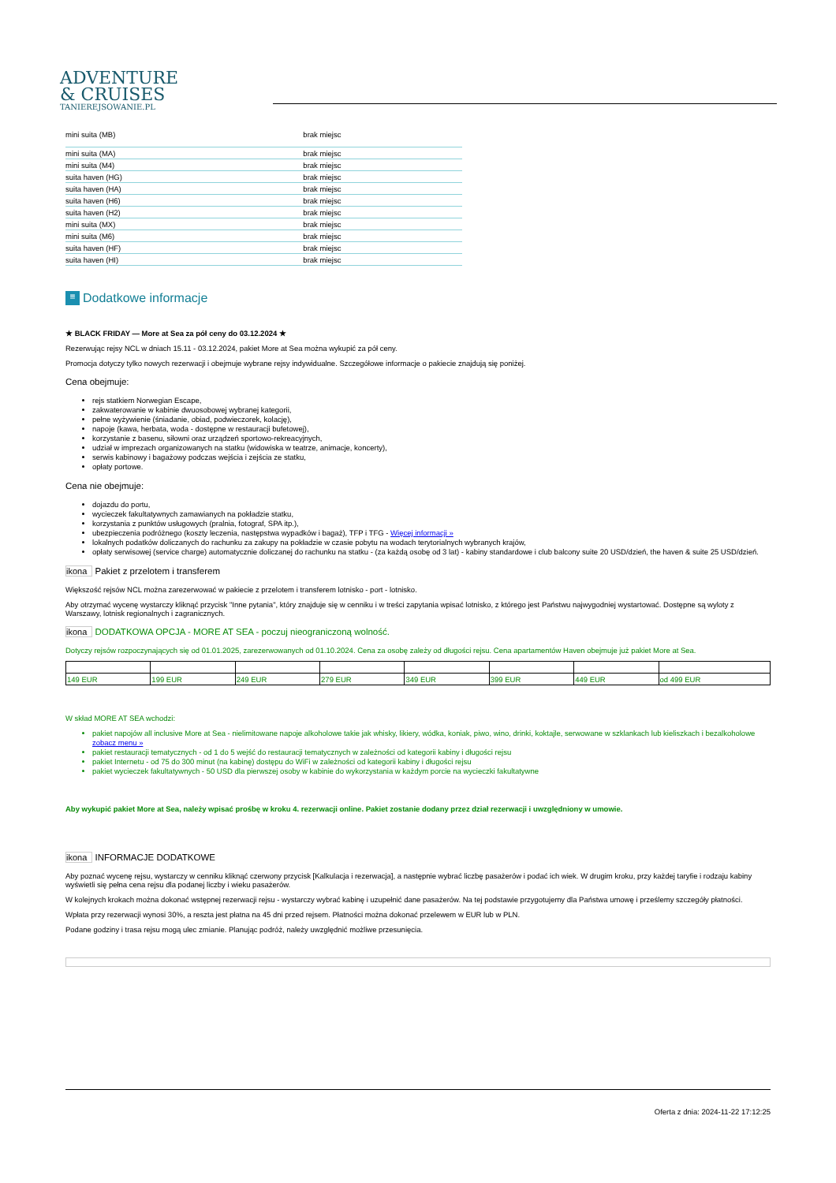ADVENTURE
& CRUISES
TANIEREJSOWANIE.PL
| mini suita (MB) | brak miejsc |
| mini suita (MA) | brak miejsc |
| mini suita (M4) | brak miejsc |
| suita haven (HG) | brak miejsc |
| suita haven (HA) | brak miejsc |
| suita haven (H6) | brak miejsc |
| suita haven (H2) | brak miejsc |
| mini suita (MX) | brak miejsc |
| mini suita (M6) | brak miejsc |
| suita haven (HF) | brak miejsc |
| suita haven (HI) | brak miejsc |
≡ Dodatkowe informacje
★ BLACK FRIDAY — More at Sea za pół ceny do 03.12.2024 ★
Rezerwując rejsy NCL w dniach 15.11 - 03.12.2024, pakiet More at Sea można wykupić za pół ceny.
Promocja dotyczy tylko nowych rezerwacji i obejmuje wybrane rejsy indywidualne. Szczegółowe informacje o pakiecie znajdują się poniżej.
Cena obejmuje:
rejs statkiem Norwegian Escape,
zakwaterowanie w kabinie dwuosobowej wybranej kategorii,
pełne wyżywienie (śniadanie, obiad, podwieczorek, kolację),
napoje (kawa, herbata, woda - dostępne w restauracji bufetowej),
korzystanie z basenu, siłowni oraz urządzeń sportowo-rekreacyjnych,
udział w imprezach organizowanych na statku (widowiska w teatrze, animacje, koncerty),
serwis kabinowy i bagażowy podczas wejścia i zejścia ze statku,
opłaty portowe.
Cena nie obejmuje:
dojazdu do portu,
wycieczek fakultatywnych zamawianych na pokładzie statku,
korzystania z punktów usługowych (pralnia, fotograf, SPA itp.),
ubezpieczenia podróżnego (koszty leczenia, następstwa wypadków i bagaż), TFP i TFG - Więcej informacji »
lokalnych podatków doliczanych do rachunku za zakupy na pokładzie w czasie pobytu na wodach terytorialnych wybranych krajów,
opłaty serwisowej (service charge) automatycznie doliczanej do rachunku na statku - (za każdą osobę od 3 lat) - kabiny standardowe i club balcony suite 20 USD/dzień, the haven & suite 25 USD/dzień.
ikona Pakiet z przelotem i transferem
Większość rejsów NCL można zarezerwować w pakiecie z przelotem i transferem lotnisko - port - lotnisko.
Aby otrzymać wycenę wystarczy kliknąć przycisk "Inne pytania", który znajduje się w cenniku i w treści zapytania wpisać lotnisko, z którego jest Państwu najwygodniej wystartować. Dostępne są wyloty z Warszawy, lotnisk regionalnych i zagranicznych.
ikona DODATKOWA OPCJA - MORE AT SEA - poczuj nieograniczoną wolność.
Dotyczy rejsów rozpoczynających się od 01.01.2025, zarezerwowanych od 01.10.2024. Cena za osobę zależy od długości rejsu. Cena apartamentów Haven obejmuje już pakiet More at Sea.
| 149 EUR | 199 EUR | 249 EUR | 279 EUR | 349 EUR | 399 EUR | 449 EUR | od 499 EUR |
W skład MORE AT SEA wchodzi:
pakiet napojów all inclusive More at Sea - nielimitowane napoje alkoholowe takie jak whisky, likiery, wódka, koniak, piwo, wino, drinki, koktajle, serwowane w szklankach lub kieliszkach i bezalkoholowe zobacz menu »
pakiet restauracji tematycznych - od 1 do 5 wejść do restauracji tematycznych w zależności od kategorii kabiny i długości rejsu
pakiet Internetu - od 75 do 300 minut (na kabinę) dostępu do WiFi w zależności od kategorii kabiny i długości rejsu
pakiet wycieczek fakultatywnych - 50 USD dla pierwszej osoby w kabinie do wykorzystania w każdym porcie na wycieczki fakultatywne
Aby wykupić pakiet More at Sea, należy wpisać prośbę w kroku 4. rezerwacji online. Pakiet zostanie dodany przez dział rezerwacji i uwzględniony w umowie.
ikona INFORMACJE DODATKOWE
Aby poznać wycenę rejsu, wystarczy w cenniku kliknąć czerwony przycisk [Kalkulacja i rezerwacja], a następnie wybrać liczbę pasażerów i podać ich wiek. W drugim kroku, przy każdej taryfie i rodzaju kabiny wyświetli się pełna cena rejsu dla podanej liczby i wieku pasażerów.
W kolejnych krokach można dokonać wstępnej rezerwacji rejsu - wystarczy wybrać kabinę i uzupełnić dane pasażerów. Na tej podstawie przygotujemy dla Państwa umowę i prześlemy szczegóły płatności.
Wpłata przy rezerwacji wynosi 30%, a reszta jest płatna na 45 dni przed rejsem. Płatności można dokonać przelewem w EUR lub w PLN.
Podane godziny i trasa rejsu mogą ulec zmianie. Planując podróż, należy uwzględnić możliwe przesunięcia.
Oferta z dnia: 2024-11-22 17:12:25